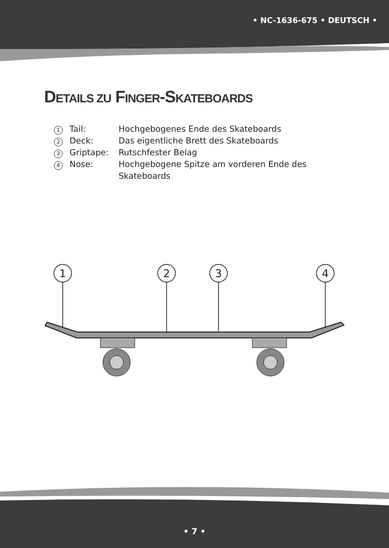• NC-1636-675 • DEUTSCH •
DETAILS ZU FINGER-SKATEBOARDS
1 Tail: Hochgebogenes Ende des Skateboards
2 Deck: Das eigentliche Brett des Skateboards
3 Griptape: Rutschfester Belag
4 Nose: Hochgebogene Spitze am vorderen Ende des Skateboards
1
2
3
4
• 7 •